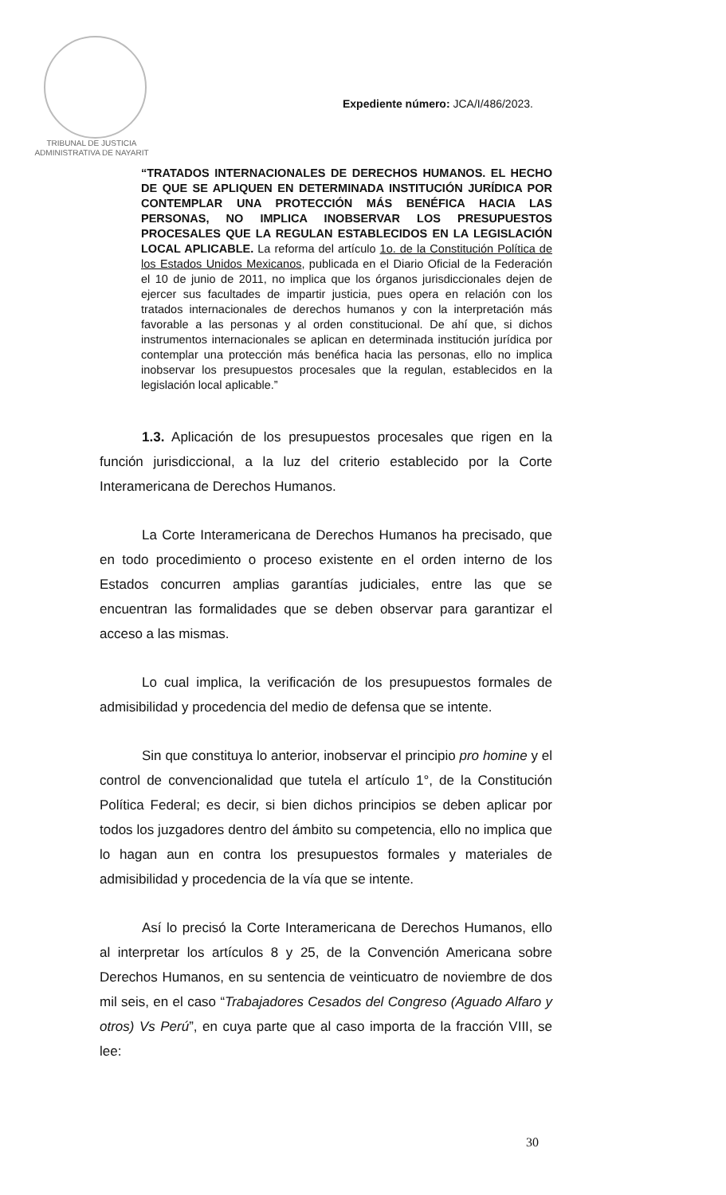TRIBUNAL DE JUSTICIA
ADMINISTRATIVA DE NAYARIT
Expediente número: JCA/I/486/2023.
“TRATADOS INTERNACIONALES DE DERECHOS HUMANOS. EL HECHO DE QUE SE APLIQUEN EN DETERMINADA INSTITUCIÓN JURÍDICA POR CONTEMPLAR UNA PROTECCIÓN MÁS BENÉFICA HACIA LAS PERSONAS, NO IMPLICA INOBSERVAR LOS PRESUPUESTOS PROCESALES QUE LA REGULAN ESTABLECIDOS EN LA LEGISLACIÓN LOCAL APLICABLE. La reforma del artículo 1o. de la Constitución Política de los Estados Unidos Mexicanos, publicada en el Diario Oficial de la Federación el 10 de junio de 2011, no implica que los órganos jurisdiccionales dejen de ejercer sus facultades de impartir justicia, pues opera en relación con los tratados internacionales de derechos humanos y con la interpretación más favorable a las personas y al orden constitucional. De ahí que, si dichos instrumentos internacionales se aplican en determinada institución jurídica por contemplar una protección más benéfica hacia las personas, ello no implica inobservar los presupuestos procesales que la regulan, establecidos en la legislación local aplicable.”
1.3. Aplicación de los presupuestos procesales que rigen en la función jurisdiccional, a la luz del criterio establecido por la Corte Interamericana de Derechos Humanos.
La Corte Interamericana de Derechos Humanos ha precisado, que en todo procedimiento o proceso existente en el orden interno de los Estados concurren amplias garantías judiciales, entre las que se encuentran las formalidades que se deben observar para garantizar el acceso a las mismas.
Lo cual implica, la verificación de los presupuestos formales de admisibilidad y procedencia del medio de defensa que se intente.
Sin que constituya lo anterior, inobservar el principio pro homine y el control de convencionalidad que tutela el artículo 1°, de la Constitución Política Federal; es decir, si bien dichos principios se deben aplicar por todos los juzgadores dentro del ámbito su competencia, ello no implica que lo hagan aun en contra los presupuestos formales y materiales de admisibilidad y procedencia de la vía que se intente.
Así lo precisó la Corte Interamericana de Derechos Humanos, ello al interpretar los artículos 8 y 25, de la Convención Americana sobre Derechos Humanos, en su sentencia de veinticuatro de noviembre de dos mil seis, en el caso “Trabajadores Cesados del Congreso (Aguado Alfaro y otros) Vs Perú”, en cuya parte que al caso importa de la fracción VIII, se lee:
30